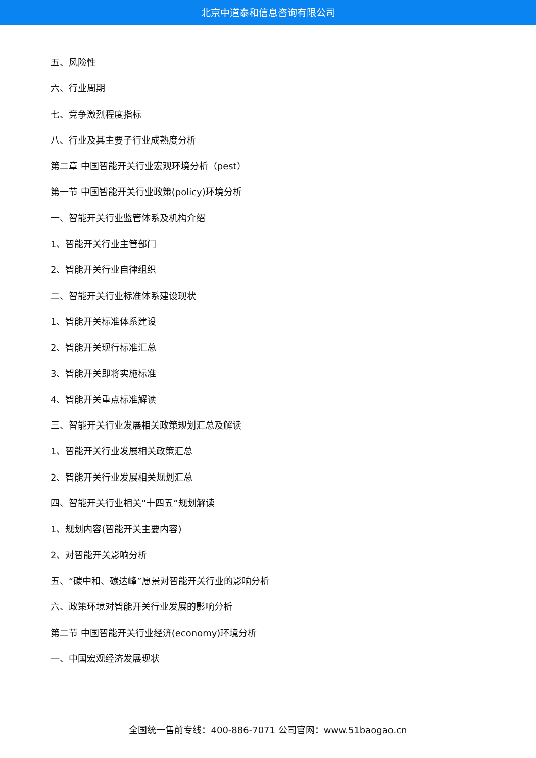北京中道泰和信息咨询有限公司
五、风险性
六、行业周期
七、竞争激烈程度指标
八、行业及其主要子行业成熟度分析
第二章 中国智能开关行业宏观环境分析（pest）
第一节 中国智能开关行业政策(policy)环境分析
一、智能开关行业监管体系及机构介绍
1、智能开关行业主管部门
2、智能开关行业自律组织
二、智能开关行业标准体系建设现状
1、智能开关标准体系建设
2、智能开关现行标准汇总
3、智能开关即将实施标准
4、智能开关重点标准解读
三、智能开关行业发展相关政策规划汇总及解读
1、智能开关行业发展相关政策汇总
2、智能开关行业发展相关规划汇总
四、智能开关行业相关“十四五”规划解读
1、规划内容(智能开关主要内容)
2、对智能开关影响分析
五、“碳中和、碳达峰”愿景对智能开关行业的影响分析
六、政策环境对智能开关行业发展的影响分析
第二节 中国智能开关行业经济(economy)环境分析
一、中国宏观经济发展现状
全国统一售前专线：400-886-7071 公司官网：www.51baogao.cn